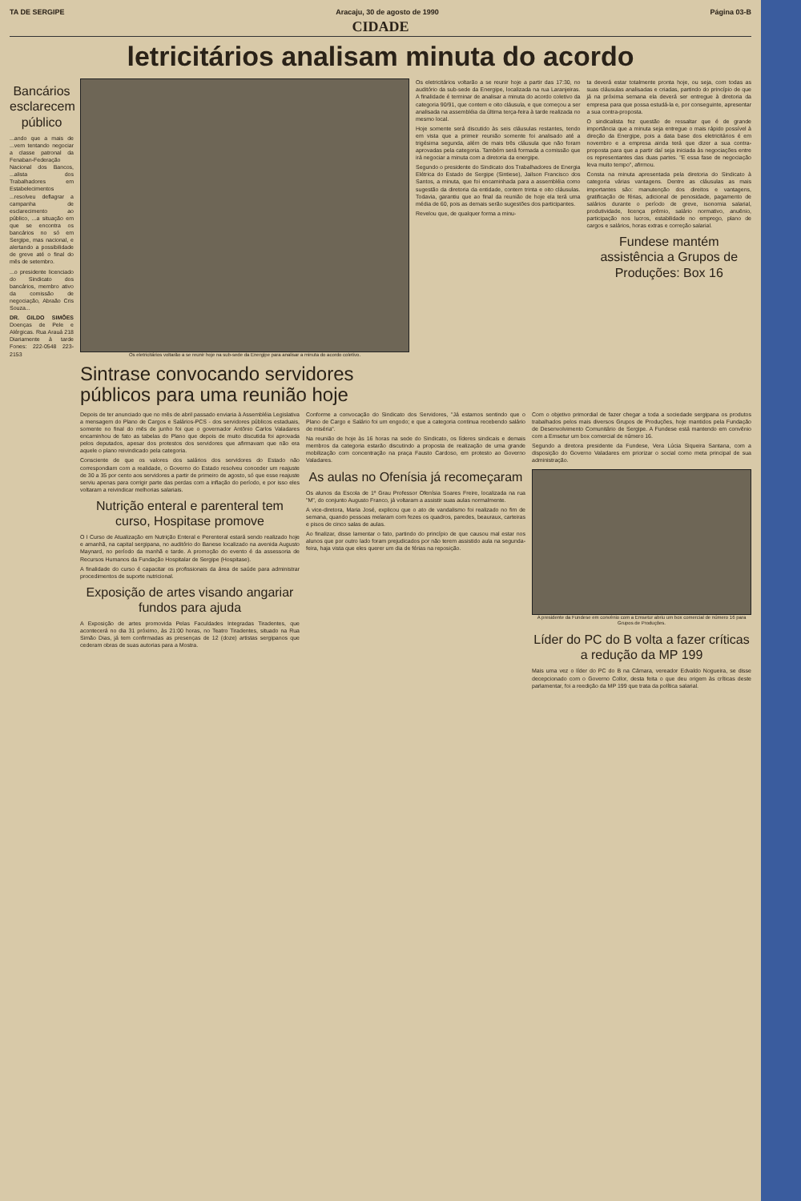TA DE SERGIPE Aracaju, 30 de agosto de 1990 Página 03-B
CIDADE
letricitários analisam minuta do acordo
Bancários esclarecem público
...ando que a mais de ...vem tentando negociar a classe patronal da Fenaban-Federação Nacional dos Bancos, ...alista dos Trabalhadores em Estabelecimentos ...resolveu deflagrar a campanha de esclarecimento ao público, ...a situação em que se encontra os bancários no só em Sergipe, mas nacional, e alertando a possibilidade de greve até o final do mês de setembro.
...o presidente licenciado do Sindicato dos bancários, membro ativo da comissão de negociação, Abraão Cris Souza...
DR. GILDO SIMÕES Doenças de Pele e Alérgicas. Rua Arauá 218 Diariamente à tarde Fones: 222-0548 223-2153
Os eletricitários voltarão a se reunir hoje na sub-sede da Energipe para analisar a minuta do acordo coletivo.
Sintrase convocando servidores públicos para uma reunião hoje
Os eletricitários voltarão a se reunir hoje a partir das 17:30, no auditório da sub-sede da Energipe, localizada na rua Laranjeiras. A finalidade é terminar de analisar a minuta do acordo coletivo da categoria 90/91, que contem e oito cláusula, e que começou a ser analisada na assembléia da última terça-feira à tarde realizada no mesmo local.
Hoje somente será discutido às seis cláusulas restantes, tendo em vista que a primeir reunião somente foi analisado até a trigésima segunda, além de mais três cláusula que não foram aprovadas pela categoria. Também será formada a comissão que irá negociar a minuta com a diretoria da energipe.
Segundo o presidente do Sindicato dos Trabalhadores de Energia Elétrica do Estado de Sergipe (Sintiese), Jailson Francisco dos Santos, a minuta, que foi encaminhada para a assembléia como sugestão da diretoria da entidade, contem trinta e oito cláusulas. Todavia, garantiu que ao final da reunião de hoje ela terá uma média de 60, pois as demais serão sugestões dos participantes.
Revelou que, de qualquer forma a minu-
ta deverá estar totalmente pronta hoje, ou seja, com todas as suas cláusulas analisadas e criadas, partindo do princípio de que já na próxima semana ela deverá ser entregue à diretoria da empresa para que possa estudá-la e, por conseguinte, apresentar a sua contra-proposta.
O sindicalista fez questão de ressaltar que é de grande importância que a minuta seja entregue o mais rápido possível à direção da Energipe, pois a data base dos eletricitários é em novembro e a empresa ainda terá que dizer a sua contra-proposta para que a partir daí seja iniciada às negociações entre os representantes das duas partes. "E essa fase de negociação leva muito tempo", afirmou.
Consta na minuta apresentada pela diretoria do Sindicato à categoria várias vantagens. Dentre as cláusulas as mais importantes são: manutenção dos direitos e vantagens, gratificação de férias, adicional de penosidade, pagamento de salários durante o período de greve, isonomia salarial, produtividade, licença prêmio, salário normativo, anuênio, participação nos lucros, estabilidade no emprego, plano de cargos e salários, horas extras e correção salarial.
Fundese mantém assistência a Grupos de Produções: Box 16
Depois de ter anunciado que no mês de abril passado enviaria à Assembléia Legislativa a mensagem do Plano de Cargos e Salários-PCS - dos servidores públicos estaduais, somente no final do mês de junho foi que o governador Antônio Carlos Valadares encaminhou de fato as tabelas do Plano que depois de muito discutida foi aprovada pelos deputados, apesar dos protestos dos servidores que afirmavam que não era aquele o plano reivindicado pela categoria.
Consciente de que os valores dos salários dos servidores do Estado não correspondiam com a realidade, o Governo do Estado resolveu conceder um reajuste de 30 a 35 por cento aos servidores a partir de primeiro de agosto, só que esse reajuste serviu apenas para corrigir parte das perdas com a inflação do período, e por isso eles voltaram a reivindicar melhorias salariais.
Nutrição enteral e parenteral tem curso, Hospitase promove
O I Curso de Atualização em Nutrição Enteral e Perenteral estará sendo realizado hoje e amanhã, na capital sergipana, no auditório do Banese localizado na avenida Augusto Maynard, no período da manhã e tarde. A promoção do evento é da assessoria de Recursos Humanos da Fundação Hospitalar de Sergipe (Hospitase).
A finalidade do curso é capacitar os profissionais da área de saúde para administrar procedimentos de suporte nutricional.
Exposição de artes visando angariar fundos para ajuda
A Exposição de artes promovida Pelas Faculdades Integradas Tiradentes, que acontecerá no dia 31 próximo, às 21:00 horas, no Teatro Tiradentes, situado na Rua Simão Dias, já tem confirmadas as presenças de 12 (doze) artistas sergipanos que cederam obras de suas autorias para a Mostra.
Conforme a convocação do Sindicato dos Servidores, "Já estamos sentindo que o Plano de Cargo e Salário foi um engodo; e que a categoria continua recebendo salário de miséria".
Na reunião de hoje às 16 horas na sede do Sindicato, os líderes sindicais e demais membros da categoria estarão discutindo a proposta de realização de uma grande mobilização com concentração na praça Fausto Cardoso, em protesto ao Governo Valadares.
As aulas no Ofenísia já recomeçaram
Os alunos da Escola de 1º Grau Professor Ofenísia Soares Freire, localizada na rua "M", do conjunto Augusto Franco, já voltaram a assistir suas aulas normalmente.
A vice-diretora, Maria José, explicou que o ato de vandalismo foi realizado no fim de semana, quando pessoas melaram com fezes os quadros, paredes, beauraux, carteiras e pisos de cinco salas de aulas.
Ao finalizar, disse lamentar o fato, partindo do princípio de que causou mal estar nos alunos que por outro lado foram prejudicados por não terem assistido aula na segunda-feira, haja vista que eles querer um dia de férias na reposição.
Com o objetivo primordial de fazer chegar a toda a sociedade sergipana os produtos trabalhados pelos mais diversos Grupos de Produções, hoje mantidos pela Fundação de Desenvolvimento Comunitário de Sergipe. A Fundese está mantendo em convênio com a Emsetur um box comercial de número 16.
Segundo a diretora presidente da Fundese, Vera Lúcia Siqueira Santana, com a disposição do Governo Valadares em priorizar o social como meta principal de sua administração.
A presidente da Fundese em convênio com a Emsetur abriu um box comercial de número 16 para Grupos de Produções.
Líder do PC do B volta a fazer críticas a redução da MP 199
Mais uma vez o líder do PC do B na Câmara, vereador Edvaldo Nogueira, se disse decepcionado com o Governo Collor, desta feita o que deu origem às críticas deste parlamentar, foi a reedição da MP 199 que trata da política salarial.